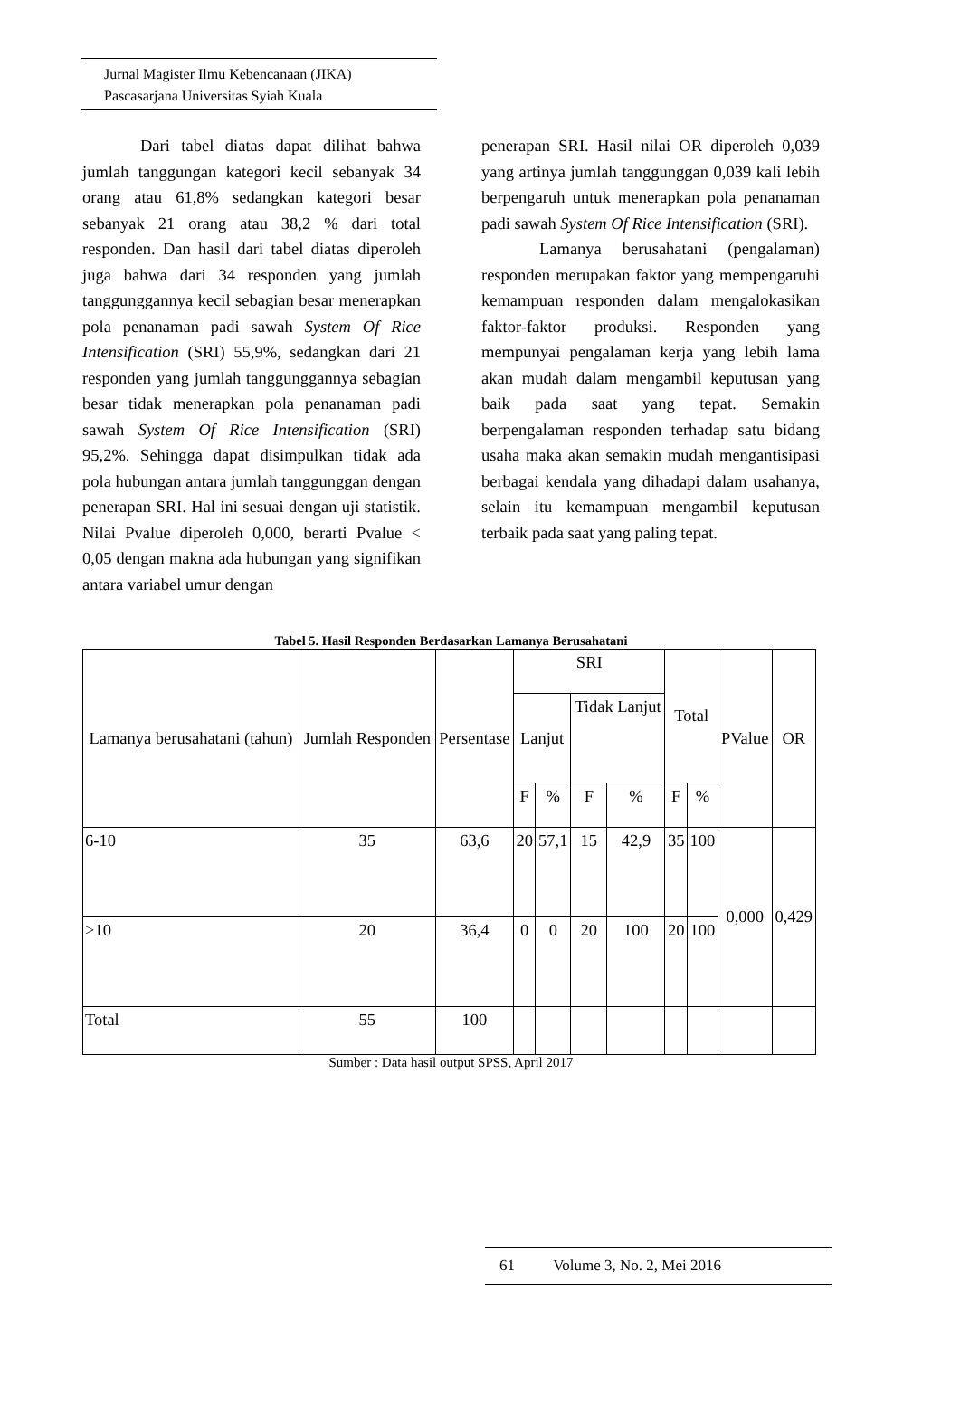Jurnal Magister Ilmu Kebencanaan (JIKA)
Pascasarjana Universitas Syiah Kuala
Dari tabel diatas dapat dilihat bahwa jumlah tanggungan kategori kecil sebanyak 34 orang atau 61,8% sedangkan kategori besar sebanyak 21 orang atau 38,2 % dari total responden. Dan hasil dari tabel diatas diperoleh juga bahwa dari 34 responden yang jumlah tanggunggannya kecil sebagian besar menerapkan pola penanaman padi sawah System Of Rice Intensification (SRI) 55,9%, sedangkan dari 21 responden yang jumlah tanggunggannya sebagian besar tidak menerapkan pola penanaman padi sawah System Of Rice Intensification (SRI) 95,2%. Sehingga dapat disimpulkan tidak ada pola hubungan antara jumlah tanggunggan dengan penerapan SRI. Hal ini sesuai dengan uji statistik. Nilai Pvalue diperoleh 0,000, berarti Pvalue < 0,05 dengan makna ada hubungan yang signifikan antara variabel umur dengan
penerapan SRI. Hasil nilai OR diperoleh 0,039 yang artinya jumlah tanggunggan 0,039 kali lebih berpengaruh untuk menerapkan pola penanaman padi sawah System Of Rice Intensification (SRI).
Lamanya berusahatani (pengalaman) responden merupakan faktor yang mempengaruhi kemampuan responden dalam mengalokasikan faktor-faktor produksi. Responden yang mempunyai pengalaman kerja yang lebih lama akan mudah dalam mengambil keputusan yang baik pada saat yang tepat. Semakin berpengalaman responden terhadap satu bidang usaha maka akan semakin mudah mengantisipasi berbagai kendala yang dihadapi dalam usahanya, selain itu kemampuan mengambil keputusan terbaik pada saat yang paling tepat.
Tabel 5. Hasil Responden Berdasarkan Lamanya Berusahatani
| Lamanya berusahatani (tahun) | Jumlah Responden | Persentase | SRI | | | | Total | | PValue | OR |
| --- | --- | --- | --- | --- | --- | --- | --- | --- | --- | --- |
| | | | Lanjut | | Tidak Lanjut | | | | | |
| | | | F | % | F | % | F | % | | |
| 6-10 | 35 | 63,6 | 20 | 57,1 | 15 | 42,9 | 35 | 100 | 0,000 | 0,429 |
| >10 | 20 | 36,4 | 0 | 0 | 20 | 100 | 20 | 100 | | |
| Total | 55 | 100 | | | | | | | | |
Sumber : Data hasil output SPSS, April 2017
61 Volume 3, No. 2, Mei 2016